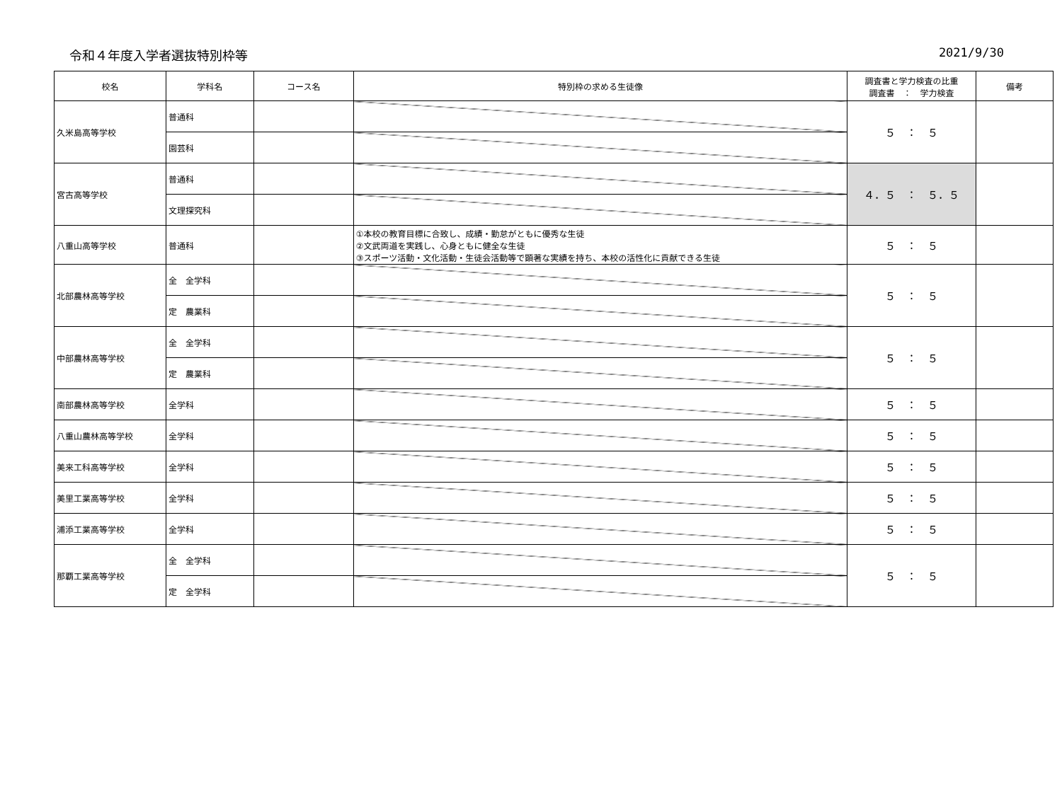令和４年度入学者選抜特別枠等 2021/9/30
| 校名 | 学科名 | コース名 | 特別枠の求める生徒像 | 調査書と学力検査の比重 調査書 ： 学力検査 | 備考 |
| --- | --- | --- | --- | --- | --- |
| 久米島高等学校 | 普通科 | | | ５ ： ５ | |
| | 園芸科 | | | | |
| 宮古高等学校 | 普通科 | | | ４．５ ： ５．５ | |
| | 文理探究科 | | | | |
| 八重山高等学校 | 普通科 | | ①本校の教育目標に合致し、成績・勤怠がともに優秀な生徒 ②文武両道を実践し、心身ともに健全な生徒 ③スポーツ活動・文化活動・生徒会活動等で顕著な実績を持ち、本校の活性化に貢献できる生徒 | ５ ： ５ | |
| 北部農林高等学校 | 全 全学科 | | | ５ ： ５ | |
| | 定 農業科 | | | | |
| 中部農林高等学校 | 全 全学科 | | | ５ ： ５ | |
| | 定 農業科 | | | | |
| 南部農林高等学校 | 全学科 | | | ５ ： ５ | |
| 八重山農林高等学校 | 全学科 | | | ５ ： ５ | |
| 美来工科高等学校 | 全学科 | | | ５ ： ５ | |
| 美里工業高等学校 | 全学科 | | | ５ ： ５ | |
| 浦添工業高等学校 | 全学科 | | | ５ ： ５ | |
| 那覇工業高等学校 | 全 全学科 | | | ５ ： ５ | |
| | 定 全学科 | | | | |